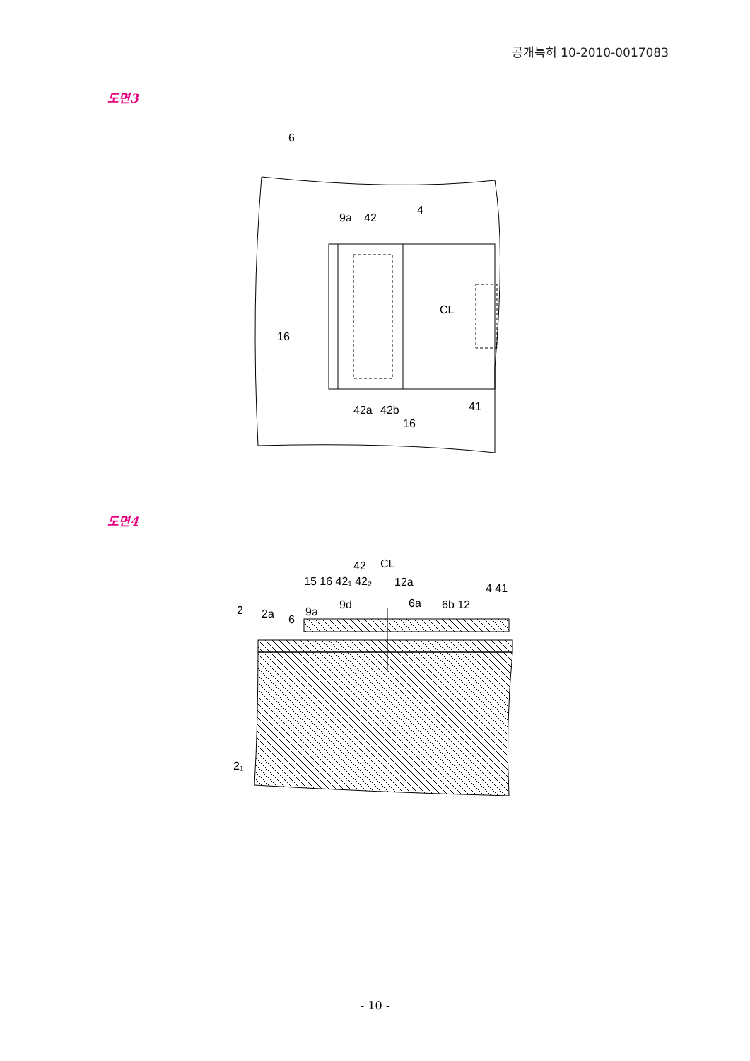공개특허 10-2010-0017083
도면3
6
9a
42
4
CL
16
41
42a
42b
16
도면4
42
CL
15 16 42₁ 42₂
12a
2
2a
6
9a
9d
6a
6b 12
4 41
2₁
- 10 -